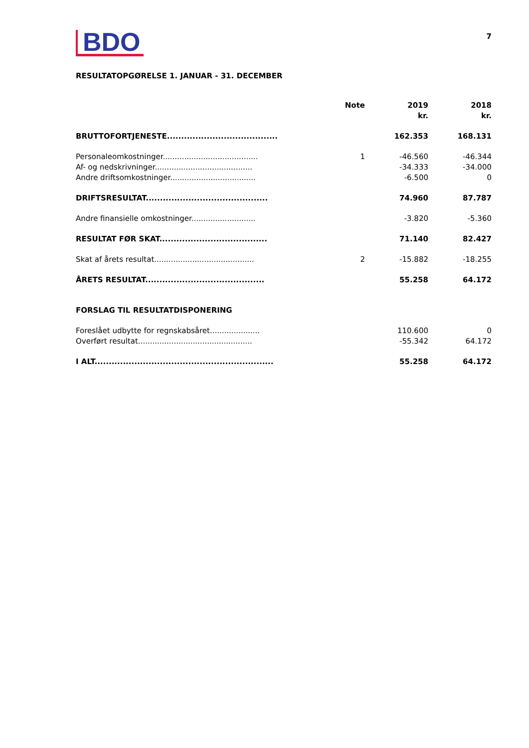BDO
7
RESULTATOPGØRELSE 1. JANUAR - 31. DECEMBER
| | Note | 2019 kr. | 2018 kr. |
| --- | --- | --- | --- |
| BRUTTOFORTJENESTE....................................... | | 162.353 | 168.131 |
| Personaleomkostninger........................................ | 1 | -46.560 | -46.344 |
| Af- og nedskrivninger......................................... | | -34.333 | -34.000 |
| Andre driftsomkostninger.................................... | | -6.500 | 0 |
| DRIFTSRESULTAT........................................... | | 74.960 | 87.787 |
| Andre finansielle omkostninger........................... | | -3.820 | -5.360 |
| RESULTAT FØR SKAT...................................... | | 71.140 | 82.427 |
| Skat af årets resultat.......................................... | 2 | -15.882 | -18.255 |
| ÅRETS RESULTAT.......................................... | | 55.258 | 64.172 |
| FORSLAG TIL RESULTATDISPONERING | | | |
| Foreslået udbytte for regnskabsåret..................... | | 110.600 | 0 |
| Overført resultat................................................ | | -55.342 | 64.172 |
| I ALT............................................................... | | 55.258 | 64.172 |